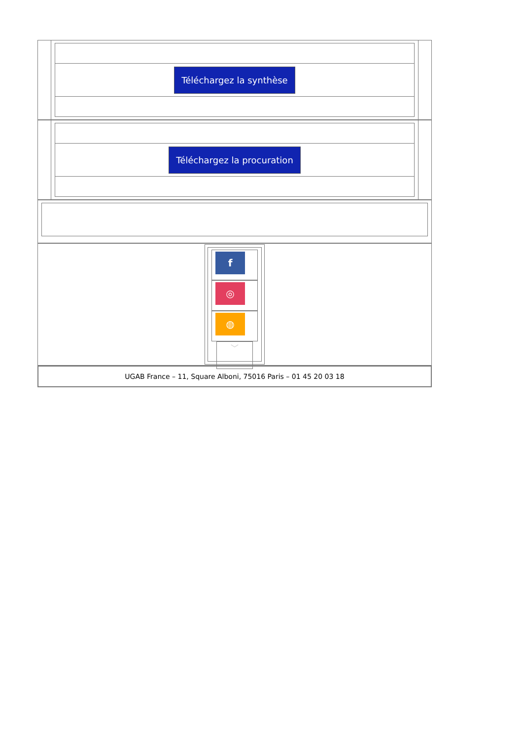Téléchargez la synthèse
Téléchargez la procuration
f
◎
◍
﹀
UGAB France – 11, Square Alboni, 75016 Paris – 01 45 20 03 18